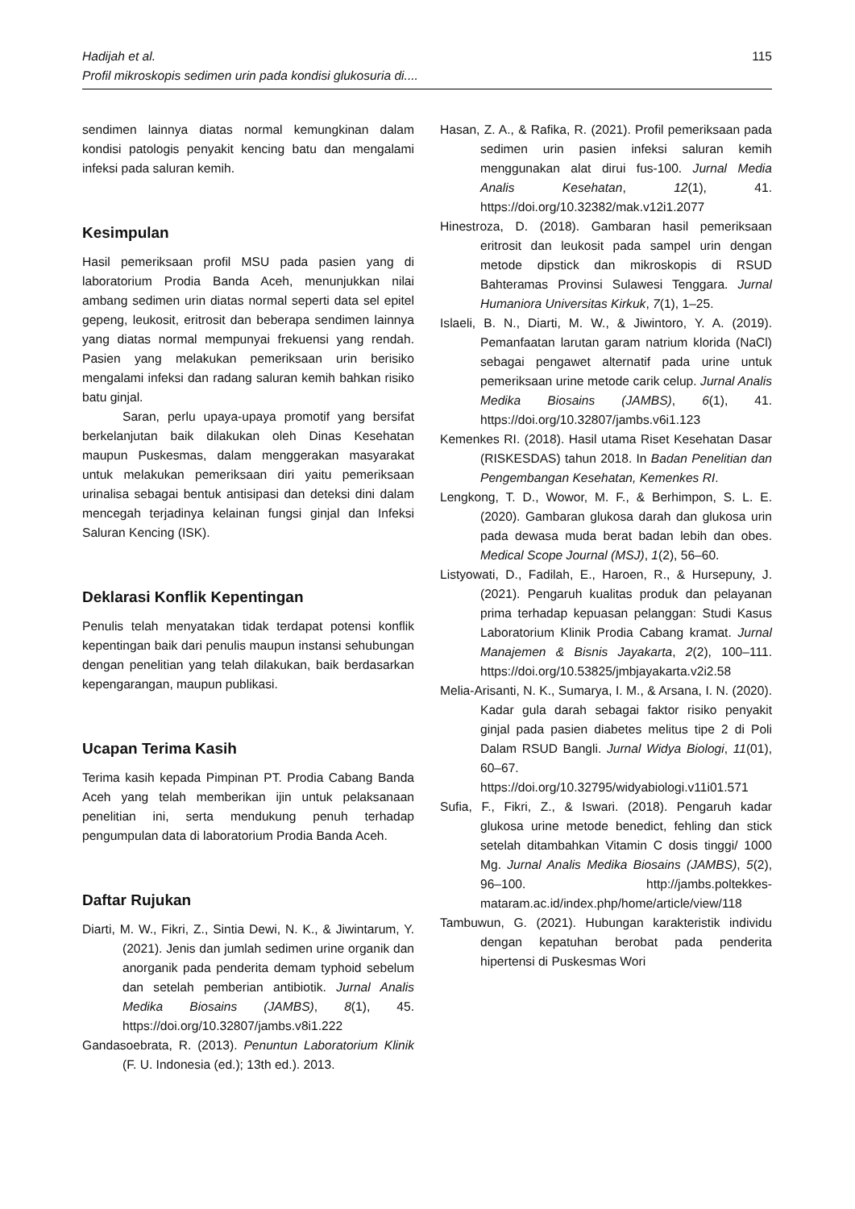Hadijah et al.
Profil mikroskopis sedimen urin pada kondisi glukosuria di....
115
sendimen lainnya diatas normal kemungkinan dalam kondisi patologis penyakit kencing batu dan mengalami infeksi pada saluran kemih.
Kesimpulan
Hasil pemeriksaan profil MSU pada pasien yang di laboratorium Prodia Banda Aceh, menunjukkan nilai ambang sedimen urin diatas normal seperti data sel epitel gepeng, leukosit, eritrosit dan beberapa sendimen lainnya yang diatas normal mempunyai frekuensi yang rendah. Pasien yang melakukan pemeriksaan urin berisiko mengalami infeksi dan radang saluran kemih bahkan risiko batu ginjal.
Saran, perlu upaya-upaya promotif yang bersifat berkelanjutan baik dilakukan oleh Dinas Kesehatan maupun Puskesmas, dalam menggerakan masyarakat untuk melakukan pemeriksaan diri yaitu pemeriksaan urinalisa sebagai bentuk antisipasi dan deteksi dini dalam mencegah terjadinya kelainan fungsi ginjal dan Infeksi Saluran Kencing (ISK).
Deklarasi Konflik Kepentingan
Penulis telah menyatakan tidak terdapat potensi konflik kepentingan baik dari penulis maupun instansi sehubungan dengan penelitian yang telah dilakukan, baik berdasarkan kepengarangan, maupun publikasi.
Ucapan Terima Kasih
Terima kasih kepada Pimpinan PT. Prodia Cabang Banda Aceh yang telah memberikan ijin untuk pelaksanaan penelitian ini, serta mendukung penuh terhadap pengumpulan data di laboratorium Prodia Banda Aceh.
Daftar Rujukan
Diarti, M. W., Fikri, Z., Sintia Dewi, N. K., & Jiwintarum, Y. (2021). Jenis dan jumlah sedimen urine organik dan anorganik pada penderita demam typhoid sebelum dan setelah pemberian antibiotik. Jurnal Analis Medika Biosains (JAMBS), 8(1), 45. https://doi.org/10.32807/jambs.v8i1.222
Gandasoebrata, R. (2013). Penuntun Laboratorium Klinik (F. U. Indonesia (ed.); 13th ed.). 2013.
Hasan, Z. A., & Rafika, R. (2021). Profil pemeriksaan pada sedimen urin pasien infeksi saluran kemih menggunakan alat dirui fus-100. Jurnal Media Analis Kesehatan, 12(1), 41. https://doi.org/10.32382/mak.v12i1.2077
Hinestroza, D. (2018). Gambaran hasil pemeriksaan eritrosit dan leukosit pada sampel urin dengan metode dipstick dan mikroskopis di RSUD Bahteramas Provinsi Sulawesi Tenggara. Jurnal Humaniora Universitas Kirkuk, 7(1), 1–25.
Islaeli, B. N., Diarti, M. W., & Jiwintoro, Y. A. (2019). Pemanfaatan larutan garam natrium klorida (NaCl) sebagai pengawet alternatif pada urine untuk pemeriksaan urine metode carik celup. Jurnal Analis Medika Biosains (JAMBS), 6(1), 41. https://doi.org/10.32807/jambs.v6i1.123
Kemenkes RI. (2018). Hasil utama Riset Kesehatan Dasar (RISKESDAS) tahun 2018. In Badan Penelitian dan Pengembangan Kesehatan, Kemenkes RI.
Lengkong, T. D., Wowor, M. F., & Berhimpon, S. L. E. (2020). Gambaran glukosa darah dan glukosa urin pada dewasa muda berat badan lebih dan obes. Medical Scope Journal (MSJ), 1(2), 56–60.
Listyowati, D., Fadilah, E., Haroen, R., & Hursepuny, J. (2021). Pengaruh kualitas produk dan pelayanan prima terhadap kepuasan pelanggan: Studi Kasus Laboratorium Klinik Prodia Cabang kramat. Jurnal Manajemen & Bisnis Jayakarta, 2(2), 100–111. https://doi.org/10.53825/jmbjayakarta.v2i2.58
Melia-Arisanti, N. K., Sumarya, I. M., & Arsana, I. N. (2020). Kadar gula darah sebagai faktor risiko penyakit ginjal pada pasien diabetes melitus tipe 2 di Poli Dalam RSUD Bangli. Jurnal Widya Biologi, 11(01), 60–67. https://doi.org/10.32795/widyabiologi.v11i01.571
Sufia, F., Fikri, Z., & Iswari. (2018). Pengaruh kadar glukosa urine metode benedict, fehling dan stick setelah ditambahkan Vitamin C dosis tinggi/ 1000 Mg. Jurnal Analis Medika Biosains (JAMBS), 5(2), 96–100. http://jambs.poltekkes-mataram.ac.id/index.php/home/article/view/118
Tambuwun, G. (2021). Hubungan karakteristik individu dengan kepatuhan berobat pada penderita hipertensi di Puskesmas Wori